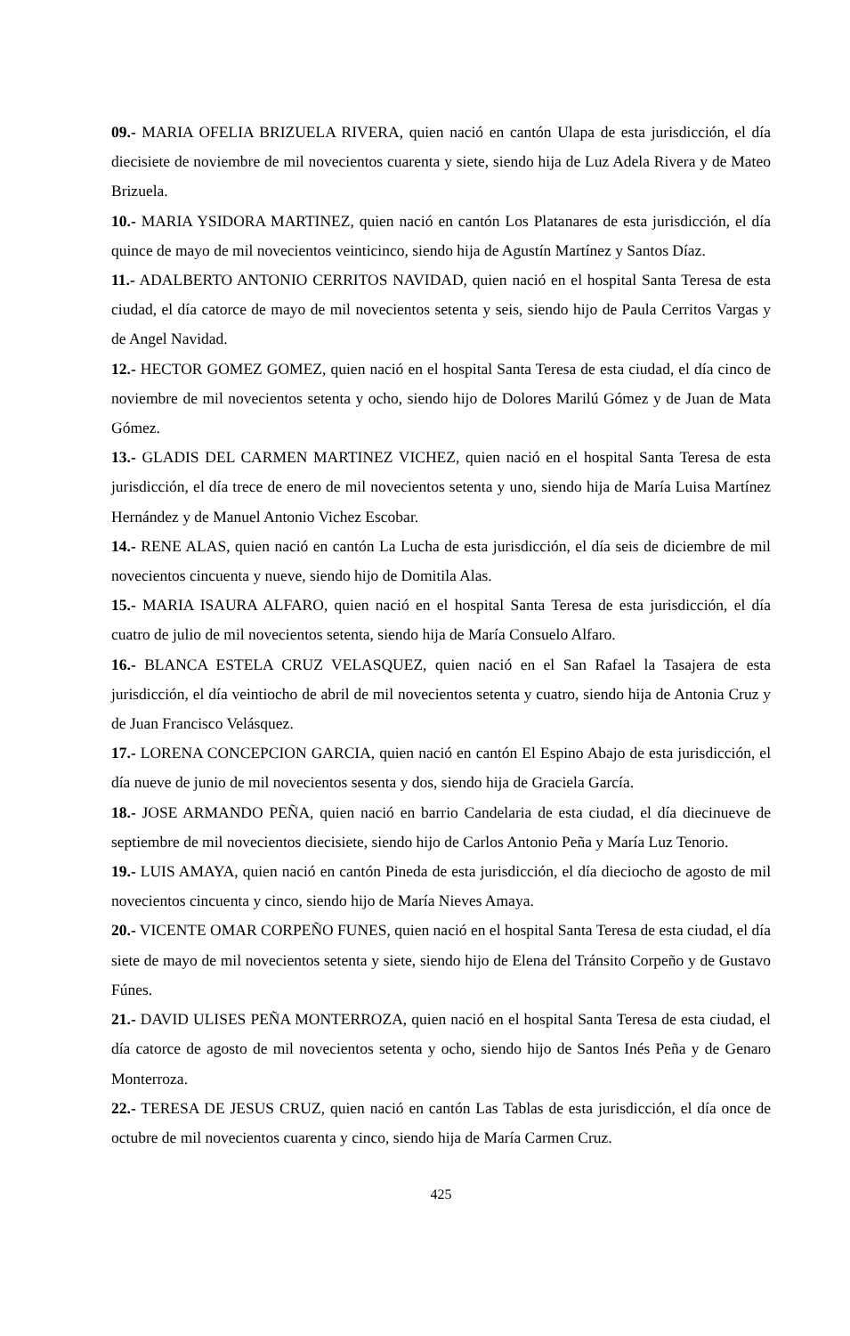09.- MARIA OFELIA BRIZUELA RIVERA, quien nació en cantón Ulapa de esta jurisdicción, el día diecisiete de noviembre de mil novecientos cuarenta y siete, siendo hija de Luz Adela Rivera y de Mateo Brizuela.
10.- MARIA YSIDORA MARTINEZ, quien nació en cantón Los Platanares de esta jurisdicción, el día quince de mayo de mil novecientos veinticinco, siendo hija de Agustín Martínez y Santos Díaz.
11.- ADALBERTO ANTONIO CERRITOS NAVIDAD, quien nació en el hospital Santa Teresa de esta ciudad, el día catorce de mayo de mil novecientos setenta y seis, siendo hijo de Paula Cerritos Vargas y de Angel Navidad.
12.- HECTOR GOMEZ GOMEZ, quien nació en el hospital Santa Teresa de esta ciudad, el día cinco de noviembre de mil novecientos setenta y ocho, siendo hijo de Dolores Marilú Gómez y de Juan de Mata Gómez.
13.- GLADIS DEL CARMEN MARTINEZ VICHEZ, quien nació en el hospital Santa Teresa de esta jurisdicción, el día trece de enero de mil novecientos setenta y uno, siendo hija de María Luisa Martínez Hernández y de Manuel Antonio Vichez Escobar.
14.- RENE ALAS, quien nació en cantón La Lucha de esta jurisdicción, el día seis de diciembre de mil novecientos cincuenta y nueve, siendo hijo de Domitila Alas.
15.- MARIA ISAURA ALFARO, quien nació en el hospital Santa Teresa de esta jurisdicción, el día cuatro de julio de mil novecientos setenta, siendo hija de María Consuelo Alfaro.
16.- BLANCA ESTELA CRUZ VELASQUEZ, quien nació en el San Rafael la Tasajera de esta jurisdicción, el día veintiocho de abril de mil novecientos setenta y cuatro, siendo hija de Antonia Cruz y de Juan Francisco Velásquez.
17.- LORENA CONCEPCION GARCIA, quien nació en cantón El Espino Abajo de esta jurisdicción, el día nueve de junio de mil novecientos sesenta y dos, siendo hija de Graciela García.
18.- JOSE ARMANDO PEÑA, quien nació en barrio Candelaria de esta ciudad, el día diecinueve de septiembre de mil novecientos diecisiete, siendo hijo de Carlos Antonio Peña y María Luz Tenorio.
19.- LUIS AMAYA, quien nació en cantón Pineda de esta jurisdicción, el día dieciocho de agosto de mil novecientos cincuenta y cinco, siendo hijo de María Nieves Amaya.
20.- VICENTE OMAR CORPEÑO FUNES, quien nació en el hospital Santa Teresa de esta ciudad, el día siete de mayo de mil novecientos setenta y siete, siendo hijo de Elena del Tránsito Corpeño y de Gustavo Fúnes.
21.- DAVID ULISES PEÑA MONTERROZA, quien nació en el hospital Santa Teresa de esta ciudad, el día catorce de agosto de mil novecientos setenta y ocho, siendo hijo de Santos Inés Peña y de Genaro Monterroza.
22.- TERESA DE JESUS CRUZ, quien nació en cantón Las Tablas de esta jurisdicción, el día once de octubre de mil novecientos cuarenta y cinco, siendo hija de María Carmen Cruz.
425